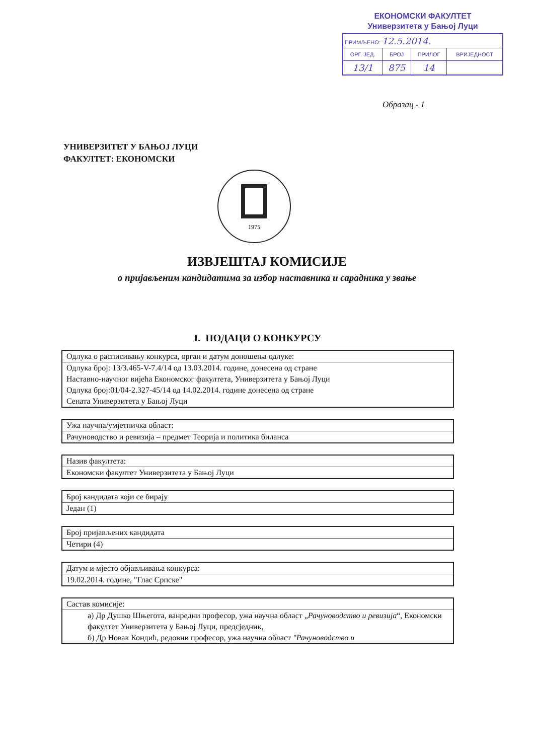ЕКОНОМСКИ ФАКУЛТЕТ
Универзитета у Бањој Луци
| ПРИМЉЕНО: 12.5.2014. | | | |
| ОРГ. ЈЕД. | БРОЈ | ПРИЛОГ | ВРИЈЕДНОСТ |
| 13/1 | 875 | 14 | |
Образац - 1
УНИВЕРЗИТЕТ У БАЊОЈ ЛУЦИ
ФАКУЛТЕТ: ЕКОНОМСКИ
1975
ИЗВЈЕШТАЈ КОМИСИЈЕ
о пријављеним кандидатима за избор наставника и сарадника у звање
I. ПОДАЦИ О КОНКУРСУ
Одлука о расписивању конкурса, орган и датум доношења одлуке:
Одлука број: 13/3.465-V-7.4/14 од 13.03.2014. године, донесена од стране
Наставно-научног вијећа Економског факултета, Универзитета у Бањој Луци
Одлука број:01/04-2.327-45/14 од 14.02.2014. године донесена од стране
Сената Универзитета у Бањој Луци
Ужа научна/умјетничка област:
Рачуноводство и ревизија – предмет Теорија и политика биланса
Назив факултета:
Економски факултет Универзитета у Бањој Луци
Број кандидата који се бирају
Један (1)
Број пријављених кандидата
Четири (4)
Датум и мјесто објављивања конкурса:
19.02.2014. године, "Глас Српске"
Састав комисије:
а) Др Душко Шњегота, ванредни професор, ужа научна област „Рачуноводство и ревизија“, Економски факултет Универзитета у Бањој Луци, предсједник,
б) Др Новак Кондић, редовни професор, ужа научна област "Рачуноводство и